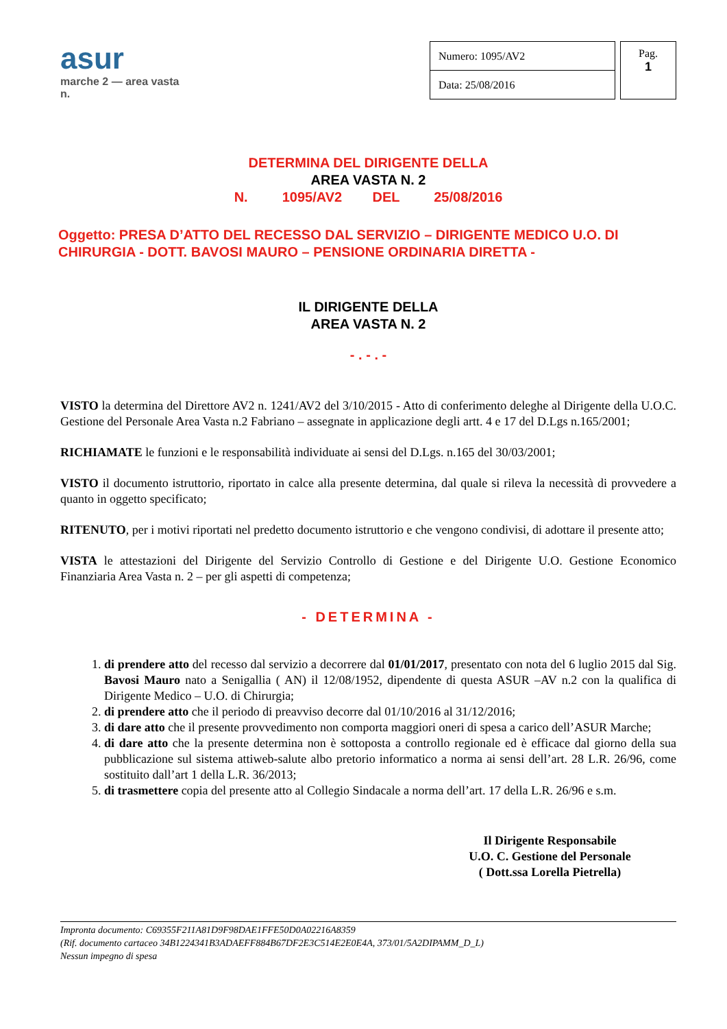asur
marche 2 — area vasta n.
| Numero: 1095/AV2 |
| Data: 25/08/2016 |
Pag.
1
DETERMINA DEL DIRIGENTE DELLA
AREA VASTA N. 2
N. 1095/AV2 DEL 25/08/2016
Oggetto: PRESA D’ATTO DEL RECESSO DAL SERVIZIO – DIRIGENTE MEDICO U.O. DI CHIRURGIA - DOTT. BAVOSI MAURO – PENSIONE ORDINARIA DIRETTA -
IL DIRIGENTE DELLA
AREA VASTA N. 2
- . - . -
VISTO la determina del Direttore AV2 n. 1241/AV2 del 3/10/2015 - Atto di conferimento deleghe al Dirigente della U.O.C. Gestione del Personale Area Vasta n.2 Fabriano – assegnate in applicazione degli artt. 4 e 17 del D.Lgs n.165/2001;
RICHIAMATE le funzioni e le responsabilità individuate ai sensi del D.Lgs. n.165 del 30/03/2001;
VISTO il documento istruttorio, riportato in calce alla presente determina, dal quale si rileva la necessità di provvedere a quanto in oggetto specificato;
RITENUTO, per i motivi riportati nel predetto documento istruttorio e che vengono condivisi, di adottare il presente atto;
VISTA le attestazioni del Dirigente del Servizio Controllo di Gestione e del Dirigente U.O. Gestione Economico Finanziaria Area Vasta n. 2 – per gli aspetti di competenza;
- DETERMINA -
1. di prendere atto del recesso dal servizio a decorrere dal 01/01/2017, presentato con nota del 6 luglio 2015 dal Sig. Bavosi Mauro nato a Senigallia ( AN) il 12/08/1952, dipendente di questa ASUR –AV n.2 con la qualifica di Dirigente Medico – U.O. di Chirurgia;
2. di prendere atto che il periodo di preavviso decorre dal 01/10/2016 al 31/12/2016;
3. di dare atto che il presente provvedimento non comporta maggiori oneri di spesa a carico dell’ASUR Marche;
4. di dare atto che la presente determina non è sottoposta a controllo regionale ed è efficace dal giorno della sua pubblicazione sul sistema attiweb-salute albo pretorio informatico a norma ai sensi dell’art. 28 L.R. 26/96, come sostituito dall’art 1 della L.R. 36/2013;
5. di trasmettere copia del presente atto al Collegio Sindacale a norma dell’art. 17 della L.R. 26/96 e s.m.
Il Dirigente Responsabile
U.O. C. Gestione del Personale
( Dott.ssa Lorella Pietrella)
Impronta documento: C69355F211A81D9F98DAE1FFE50D0A02216A8359
(Rif. documento cartaceo 34B1224341B3ADAEFF884B67DF2E3C514E2E0E4A, 373/01/5A2DIPAMM_D_L)
Nessun impegno di spesa